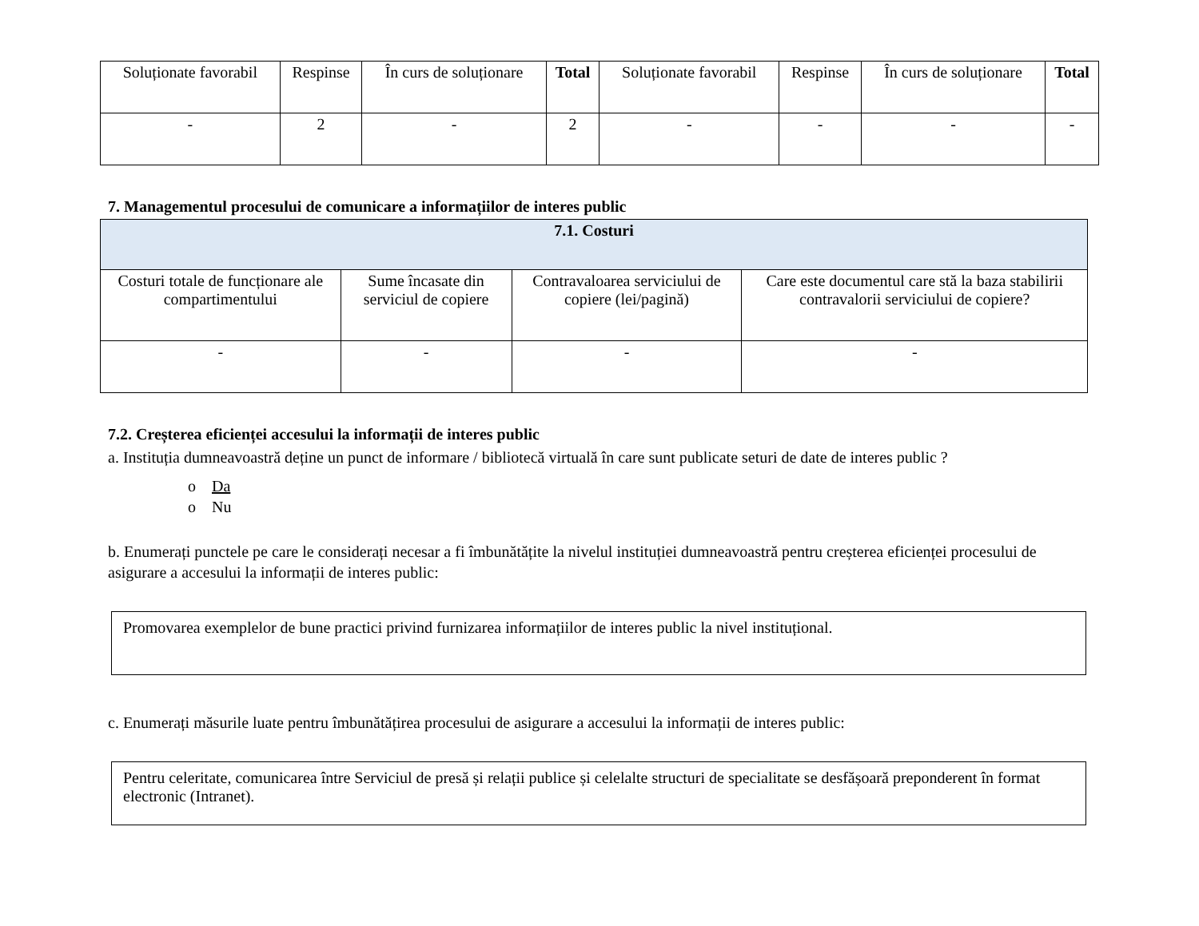| Soluționate favorabil | Respinse | În curs de soluționare | Total | Soluționate favorabil | Respinse | În curs de soluționare | Total |
| --- | --- | --- | --- | --- | --- | --- | --- |
| - | 2 | - | 2 | - | - | - | - |
7. Managementul procesului de comunicare a informațiilor de interes public
| 7.1. Costuri | | | |
| --- | --- | --- | --- |
| Costuri totale de funcționare ale compartimentului | Sume încasate din serviciul de copiere | Contravaloarea serviciului de copiere (lei/pagină) | Care este documentul care stă la baza stabilirii contravalorii serviciului de copiere? |
| - | - | - | - |
7.2. Creșterea eficienței accesului la informații de interes public
a. Instituția dumneavoastră deține un punct de informare / bibliotecă virtuală în care sunt publicate seturi de date de interes public ?
o Da
o Nu
b. Enumerați punctele pe care le considerați necesar a fi îmbunătățite la nivelul instituției dumneavoastră pentru creșterea eficienței procesului de asigurare a accesului la informații de interes public:
Promovarea exemplelor de bune practici privind furnizarea informațiilor de interes public la nivel instituțional.
c. Enumerați măsurile luate pentru îmbunătățirea procesului de asigurare a accesului la informații de interes public:
Pentru celeritate, comunicarea între Serviciul de presă și relații publice și celelalte structuri de specialitate se desfășoară preponderent în format electronic (Intranet).